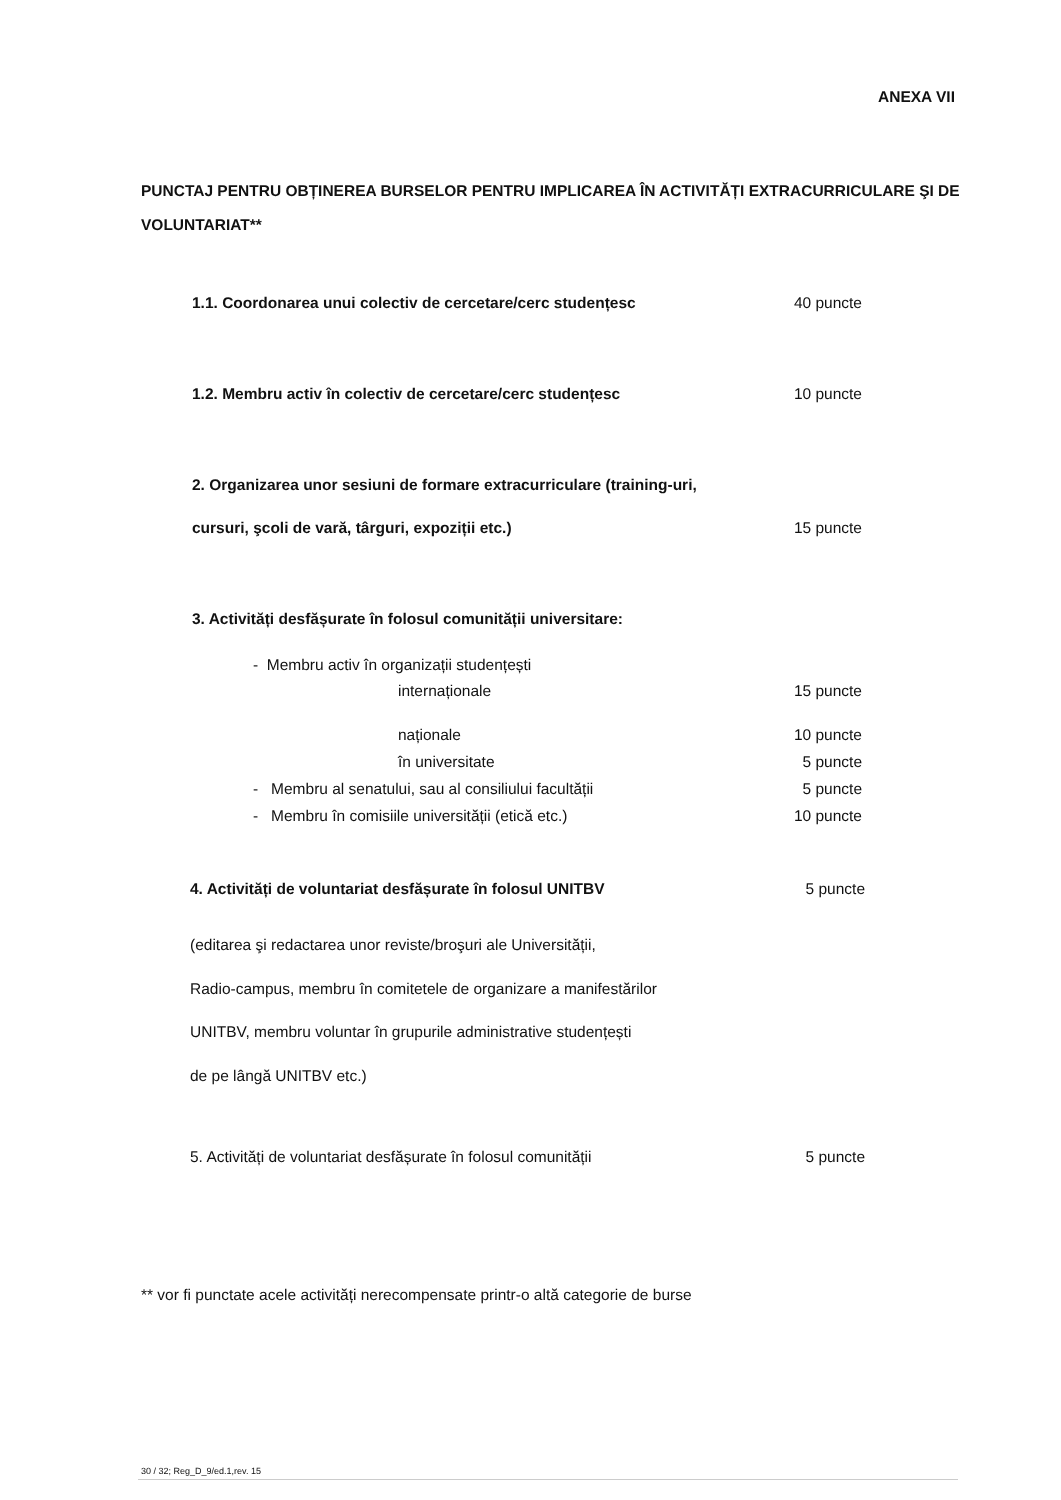ANEXA VII
PUNCTAJ PENTRU OBȚINEREA BURSELOR PENTRU IMPLICAREA ÎN ACTIVITĂȚI EXTRACURRICULARE ŞI DE VOLUNTARIAT**
1.1. Coordonarea unui colectiv de cercetare/cerc studențesc 40 puncte
1.2. Membru activ în colectiv de cercetare/cerc studențesc 10 puncte
2. Organizarea unor sesiuni de formare extracurriculare (training-uri,
cursuri, şcoli de vară, târguri, expoziții etc.) 15 puncte
3. Activități desfășurate în folosul comunității universitare:
- Membru activ în organizații studențești
internaționale 15 puncte
naționale 10 puncte
în universitate 5 puncte
- Membru al senatului, sau al consiliului facultății 5 puncte
- Membru în comisiile universității (etică etc.) 10 puncte
4. Activități de voluntariat desfășurate în folosul UNITBV 5 puncte
(editarea şi redactarea unor reviste/broşuri ale Universității,
Radio-campus, membru în comitetele de organizare a manifestărilor
UNITBV, membru voluntar în grupurile administrative studențești
de pe lângă UNITBV etc.)
5. Activități de voluntariat desfășurate în folosul comunității 5 puncte
** vor fi punctate acele activități nerecompensate printr-o altă categorie de burse
30 / 32; Reg_D_9/ed.1,rev. 15